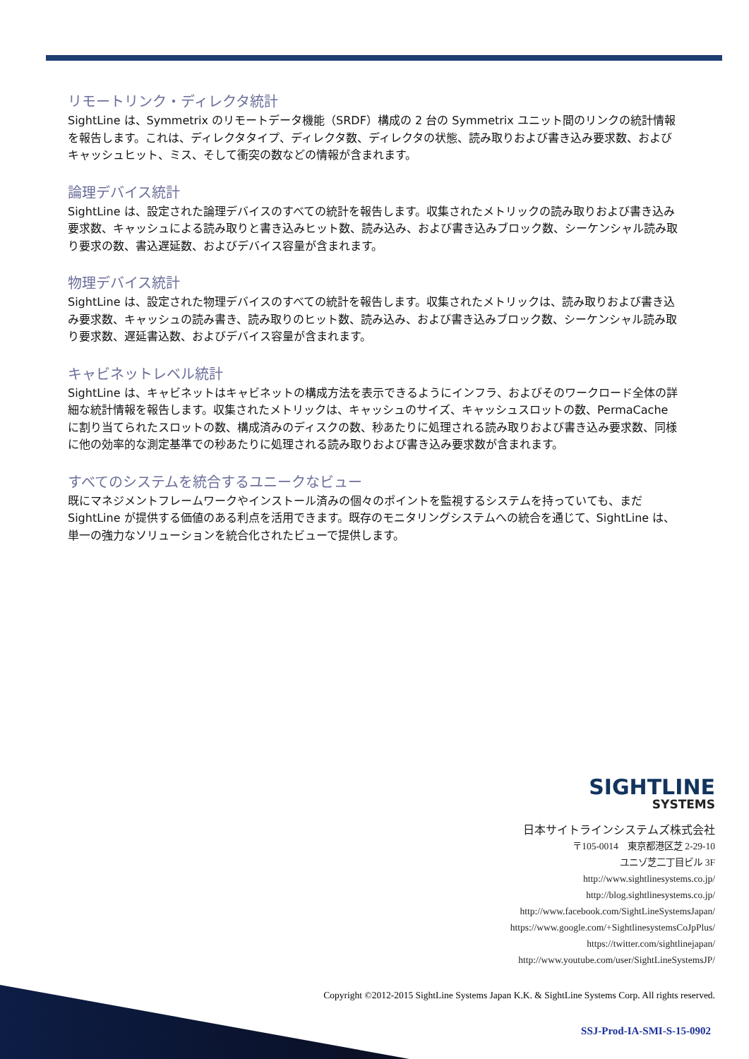リモートリンク・ディレクタ統計
SightLine は、Symmetrix のリモートデータ機能（SRDF）構成の 2 台の Symmetrix ユニット間のリンクの統計情報を報告します。これは、ディレクタタイプ、ディレクタ数、ディレクタの状態、読み取りおよび書き込み要求数、およびキャッシュヒット、ミス、そして衝突の数などの情報が含まれます。
論理デバイス統計
SightLine は、設定された論理デバイスのすべての統計を報告します。収集されたメトリックの読み取りおよび書き込み要求数、キャッシュによる読み取りと書き込みヒット数、読み込み、および書き込みブロック数、シーケンシャル読み取り要求の数、書込遅延数、およびデバイス容量が含まれます。
物理デバイス統計
SightLine は、設定された物理デバイスのすべての統計を報告します。収集されたメトリックは、読み取りおよび書き込み要求数、キャッシュの読み書き、読み取りのヒット数、読み込み、および書き込みブロック数、シーケンシャル読み取り要求数、遅延書込数、およびデバイス容量が含まれます。
キャビネットレベル統計
SightLine は、キャビネットはキャビネットの構成方法を表示できるようにインフラ、およびそのワークロード全体の詳細な統計情報を報告します。収集されたメトリックは、キャッシュのサイズ、キャッシュスロットの数、PermaCache に割り当てられたスロットの数、構成済みのディスクの数、秒あたりに処理される読み取りおよび書き込み要求数、同様に他の効率的な測定基準での秒あたりに処理される読み取りおよび書き込み要求数が含まれます。
すべてのシステムを統合するユニークなビュー
既にマネジメントフレームワークやインストール済みの個々のポイントを監視するシステムを持っていても、まだ SightLine が提供する価値のある利点を活用できます。既存のモニタリングシステムへの統合を通じて、SightLine は、単一の強力なソリューションを統合化されたビューで提供します。
SIGHTLINE
SYSTEMS
日本サイトラインシステムズ株式会社
〒105-0014　東京都港区芝 2-29-10
ユニゾ芝二丁目ビル 3F
http://www.sightlinesystems.co.jp/
http://blog.sightlinesystems.co.jp/
http://www.facebook.com/SightLineSystemsJapan/
https://www.google.com/+SightlinesystemsCoJpPlus/
https://twitter.com/sightlinejapan/
http://www.youtube.com/user/SightLineSystemsJP/
Copyright ©2012-2015 SightLine Systems Japan K.K. & SightLine Systems Corp. All rights reserved.
SSJ-Prod-IA-SMI-S-15-0902